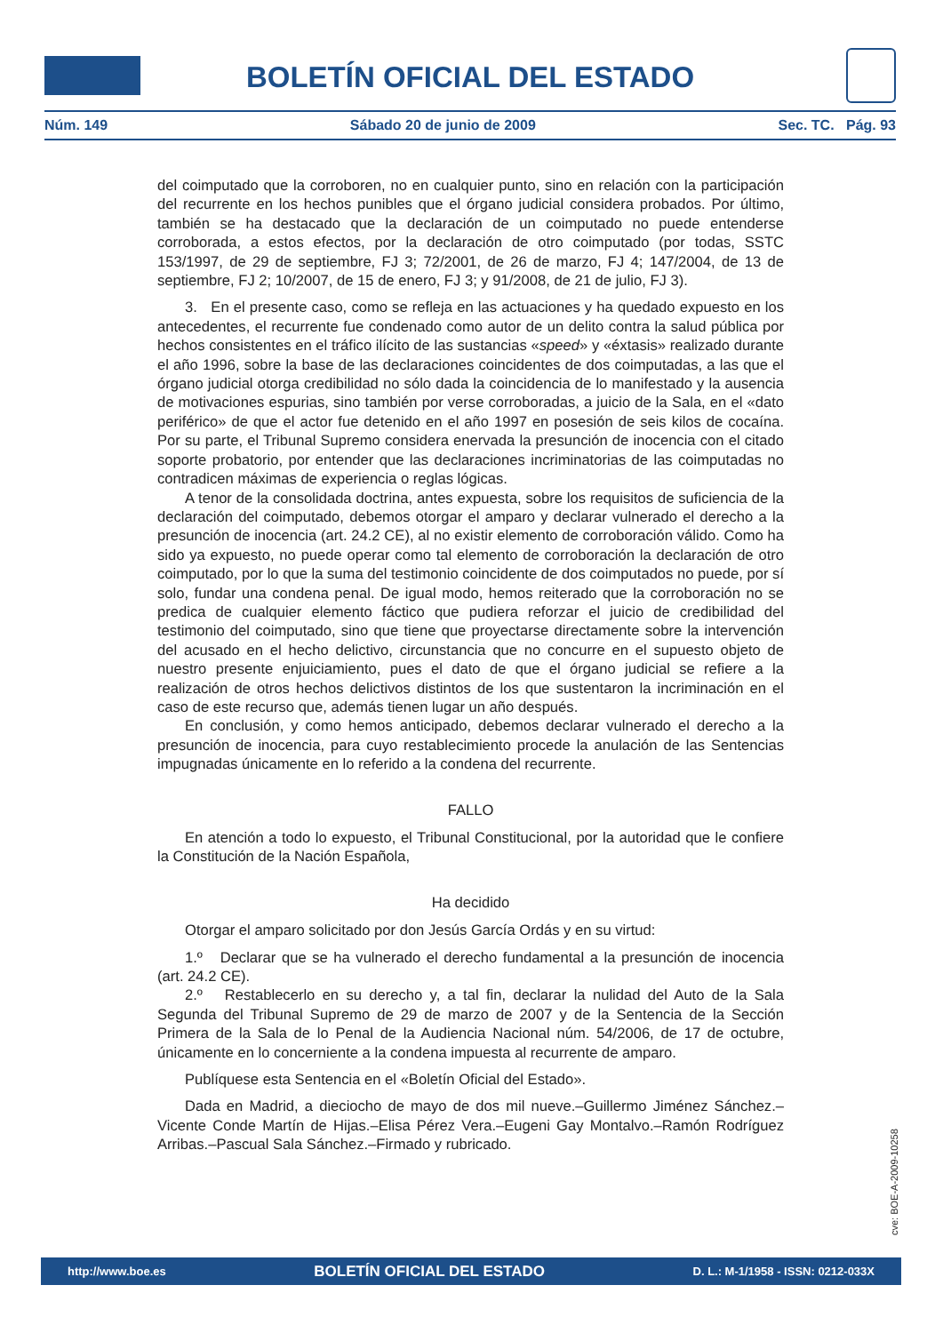BOLETÍN OFICIAL DEL ESTADO
Núm. 149 Sábado 20 de junio de 2009 Sec. TC. Pág. 93
del coimputado que la corroboren, no en cualquier punto, sino en relación con la participación del recurrente en los hechos punibles que el órgano judicial considera probados. Por último, también se ha destacado que la declaración de un coimputado no puede entenderse corroborada, a estos efectos, por la declaración de otro coimputado (por todas, SSTC 153/1997, de 29 de septiembre, FJ 3; 72/2001, de 26 de marzo, FJ 4; 147/2004, de 13 de septiembre, FJ 2; 10/2007, de 15 de enero, FJ 3; y 91/2008, de 21 de julio, FJ 3).
3. En el presente caso, como se refleja en las actuaciones y ha quedado expuesto en los antecedentes, el recurrente fue condenado como autor de un delito contra la salud pública por hechos consistentes en el tráfico ilícito de las sustancias «speed» y «éxtasis» realizado durante el año 1996, sobre la base de las declaraciones coincidentes de dos coimputadas, a las que el órgano judicial otorga credibilidad no sólo dada la coincidencia de lo manifestado y la ausencia de motivaciones espurias, sino también por verse corroboradas, a juicio de la Sala, en el «dato periférico» de que el actor fue detenido en el año 1997 en posesión de seis kilos de cocaína. Por su parte, el Tribunal Supremo considera enervada la presunción de inocencia con el citado soporte probatorio, por entender que las declaraciones incriminatorias de las coimputadas no contradicen máximas de experiencia o reglas lógicas.
A tenor de la consolidada doctrina, antes expuesta, sobre los requisitos de suficiencia de la declaración del coimputado, debemos otorgar el amparo y declarar vulnerado el derecho a la presunción de inocencia (art. 24.2 CE), al no existir elemento de corroboración válido. Como ha sido ya expuesto, no puede operar como tal elemento de corroboración la declaración de otro coimputado, por lo que la suma del testimonio coincidente de dos coimputados no puede, por sí solo, fundar una condena penal. De igual modo, hemos reiterado que la corroboración no se predica de cualquier elemento fáctico que pudiera reforzar el juicio de credibilidad del testimonio del coimputado, sino que tiene que proyectarse directamente sobre la intervención del acusado en el hecho delictivo, circunstancia que no concurre en el supuesto objeto de nuestro presente enjuiciamiento, pues el dato de que el órgano judicial se refiere a la realización de otros hechos delictivos distintos de los que sustentaron la incriminación en el caso de este recurso que, además tienen lugar un año después.
En conclusión, y como hemos anticipado, debemos declarar vulnerado el derecho a la presunción de inocencia, para cuyo restablecimiento procede la anulación de las Sentencias impugnadas únicamente en lo referido a la condena del recurrente.
FALLO
En atención a todo lo expuesto, el Tribunal Constitucional, por la autoridad que le confiere la Constitución de la Nación Española,
Ha decidido
Otorgar el amparo solicitado por don Jesús García Ordás y en su virtud:
1.º Declarar que se ha vulnerado el derecho fundamental a la presunción de inocencia (art. 24.2 CE).
2.º Restablecerlo en su derecho y, a tal fin, declarar la nulidad del Auto de la Sala Segunda del Tribunal Supremo de 29 de marzo de 2007 y de la Sentencia de la Sección Primera de la Sala de lo Penal de la Audiencia Nacional núm. 54/2006, de 17 de octubre, únicamente en lo concerniente a la condena impuesta al recurrente de amparo.
Publíquese esta Sentencia en el «Boletín Oficial del Estado».
Dada en Madrid, a dieciocho de mayo de dos mil nueve.–Guillermo Jiménez Sánchez.–Vicente Conde Martín de Hijas.–Elisa Pérez Vera.–Eugeni Gay Montalvo.–Ramón Rodríguez Arribas.–Pascual Sala Sánchez.–Firmado y rubricado.
cve: BOE-A-2009-10258
http://www.boe.es BOLETÍN OFICIAL DEL ESTADO D. L.: M-1/1958 - ISSN: 0212-033X